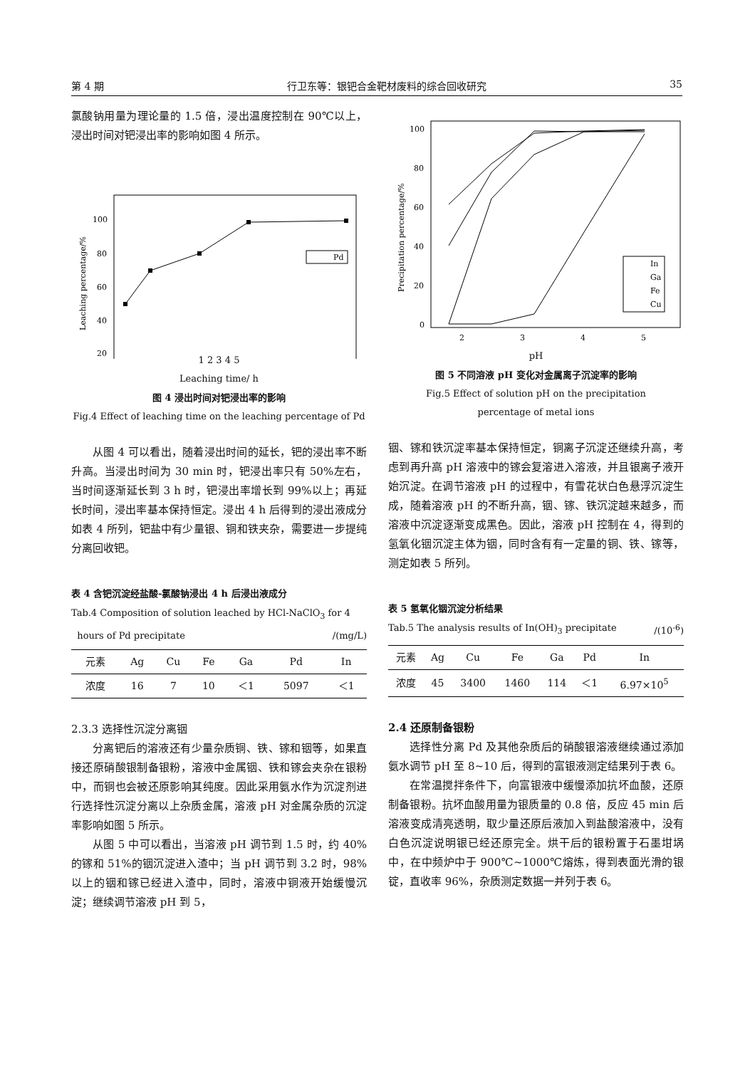第 4 期 行卫东等：银钯合金靶材废料的综合回收研究 35
氯酸钠用量为理论量的 1.5 倍，浸出温度控制在 90℃以上，浸出时间对钯浸出率的影响如图 4 所示。
100
80
60
40
20
1
Pd
Leaching percentage/%
1 2 3 4 5
Leaching time/ h
图 4 浸出时间对钯浸出率的影响
Fig.4 Effect of leaching time on the leaching percentage of Pd
从图 4 可以看出，随着浸出时间的延长，钯的浸出率不断升高。当浸出时间为 30 min 时，钯浸出率只有 50%左右，当时间逐渐延长到 3 h 时，钯浸出率增长到 99%以上；再延长时间，浸出率基本保持恒定。浸出 4 h 后得到的浸出液成分如表 4 所列，钯盐中有少量银、铜和铁夹杂，需要进一步提纯分离回收钯。
表 4 含钯沉淀经盐酸-氯酸钠浸出 4 h 后浸出液成分
Tab.4 Composition of solution leached by HCl-NaClO<sub>3</sub> for 4
hours of Pd precipitate /(mg/L)
| 元素 | Ag | Cu | Fe | Ga | Pd | In |
| --- | --- | --- | --- | --- | --- | --- |
| 浓度 | 16 | 7 | 10 | ＜1 | 5097 | ＜1 |
2.3.3 选择性沉淀分离铟
分离钯后的溶液还有少量杂质铜、铁、镓和铟等，如果直接还原硝酸银制备银粉，溶液中金属铟、铁和镓会夹杂在银粉中，而铜也会被还原影响其纯度。因此采用氨水作为沉淀剂进行选择性沉淀分离以上杂质金属，溶液 pH 对金属杂质的沉淀率影响如图 5 所示。
从图 5 中可以看出，当溶液 pH 调节到 1.5 时，约 40%的镓和 51%的铟沉淀进入渣中；当 pH 调节到 3.2 时，98%以上的铟和镓已经进入渣中，同时，溶液中铜液开始缓慢沉淀；继续调节溶液 pH 到 5，
100
80
60
40
20
0
2
3
4
5
In
Ga
Fe
Cu
Precipitation percentage/%
pH
图 5 不同溶液 pH 变化对金属离子沉淀率的影响
Fig.5 Effect of solution pH on the precipitation
percentage of metal ions
铟、镓和铁沉淀率基本保持恒定，铜离子沉淀还继续升高，考虑到再升高 pH 溶液中的镓会复溶进入溶液，并且银离子液开始沉淀。在调节溶液 pH 的过程中，有雪花状白色悬浮沉淀生成，随着溶液 pH 的不断升高，铟、镓、铁沉淀越来越多，而溶液中沉淀逐渐变成黑色。因此，溶液 pH 控制在 4，得到的氢氧化铟沉淀主体为铟，同时含有有一定量的铜、铁、镓等，测定如表 5 所列。
表 5 氢氧化铟沉淀分析结果
Tab.5 The analysis results of In(OH)<sub>3</sub> precipitate /(10<sup>-6</sup>)
| 元素 | Ag | Cu | Fe | Ga | Pd | In |
| --- | --- | --- | --- | --- | --- | --- |
| 浓度 | 45 | 3400 | 1460 | 114 | ＜1 | 6.97×10<sup>5</sup> |
2.4 还原制备银粉
选择性分离 Pd 及其他杂质后的硝酸银溶液继续通过添加氨水调节 pH 至 8~10 后，得到的富银液测定结果列于表 6。
在常温搅拌条件下，向富银液中缓慢添加抗坏血酸，还原制备银粉。抗坏血酸用量为银质量的 0.8 倍，反应 45 min 后溶液变成清亮透明，取少量还原后液加入到盐酸溶液中，没有白色沉淀说明银已经还原完全。烘干后的银粉置于石墨坩埚中，在中频炉中于 900℃~1000℃熔炼，得到表面光滑的银锭，直收率 96%，杂质测定数据一并列于表 6。